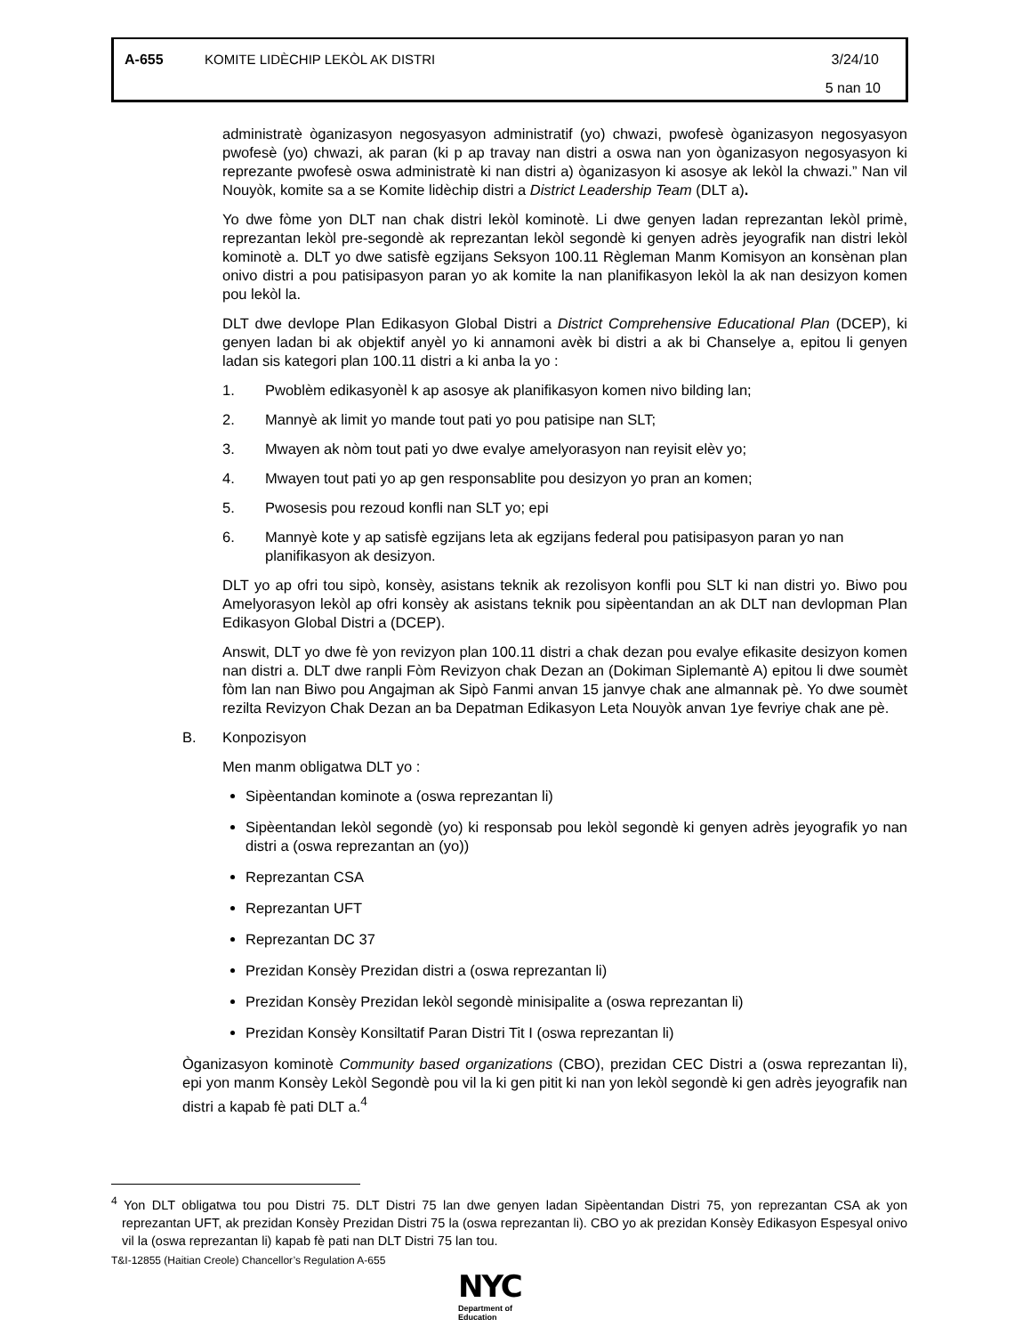A-655 KOMITE LIDÈCHIP LEKÒL AK DISTRI 3/24/10
5 nan 10
administratè òganizasyon negosyasyon administratif (yo) chwazi, pwofesè òganizasyon negosyasyon pwofesè (yo) chwazi, ak paran (ki p ap travay nan distri a oswa nan yon òganizasyon negosyasyon ki reprezante pwofesè oswa administratè ki nan distri a) òganizasyon ki asosye ak lekòl la chwazi.” Nan vil Nouyòk, komite sa a se Komite lidèchip distri a District Leadership Team (DLT a).
Yo dwe fòme yon DLT nan chak distri lekòl kominotè. Li dwe genyen ladan reprezantan lekòl primè, reprezantan lekòl pre-segondè ak reprezantan lekòl segondè ki genyen adrès jeyografik nan distri lekòl kominotè a. DLT yo dwe satisfè egzijans Seksyon 100.11 Règleman Manm Komisyon an konsènan plan onivo distri a pou patisipasyon paran yo ak komite la nan planifikasyon lekòl la ak nan desizyon komen pou lekòl la.
DLT dwe devlope Plan Edikasyon Global Distri a District Comprehensive Educational Plan (DCEP), ki genyen ladan bi ak objektif anyèl yo ki annamoni avèk bi distri a ak bi Chanselye a, epitou li genyen ladan sis kategori plan 100.11 distri a ki anba la yo :
1. Pwoblèm edikasyonèl k ap asosye ak planifikasyon komen nivo bilding lan;
2. Mannyè ak limit yo mande tout pati yo pou patisipe nan SLT;
3. Mwayen ak nòm tout pati yo dwe evalye amelyorasyon nan reyisit elèv yo;
4. Mwayen tout pati yo ap gen responsablite pou desizyon yo pran an komen;
5. Pwosesis pou rezoud konfli nan SLT yo; epi
6. Mannyè kote y ap satisfè egzijans leta ak egzijans federal pou patisipasyon paran yo nan planifikasyon ak desizyon.
DLT yo ap ofri tou sipò, konsèy, asistans teknik ak rezolisyon konfli pou SLT ki nan distri yo. Biwo pou Amelyorasyon lekòl ap ofri konsèy ak asistans teknik pou sipèentandan an ak DLT nan devlopman Plan Edikasyon Global Distri a (DCEP).
Answit, DLT yo dwe fè yon revizyon plan 100.11 distri a chak dezan pou evalye efikasite desizyon komen nan distri a. DLT dwe ranpli Fòm Revizyon chak Dezan an (Dokiman Siplemantè A) epitou li dwe soumèt fòm lan nan Biwo pou Angajman ak Sipò Fanmi anvan 15 janvye chak ane almannak pè. Yo dwe soumèt rezilta Revizyon Chak Dezan an ba Depatman Edikasyon Leta Nouyòk anvan 1ye fevriye chak ane pè.
B. Konpozisyon
Men manm obligatwa DLT yo :
Sipèentandan kominote a (oswa reprezantan li)
Sipèentandan lekòl segondè (yo) ki responsab pou lekòl segondè ki genyen adrès jeyografik yo nan distri a (oswa reprezantan an (yo))
Reprezantan CSA
Reprezantan UFT
Reprezantan DC 37
Prezidan Konsèy Prezidan distri a (oswa reprezantan li)
Prezidan Konsèy Prezidan lekòl segondè minisipalite a (oswa reprezantan li)
Prezidan Konsèy Konsiltatif Paran Distri Tit I (oswa reprezantan li)
Òganizasyon kominotè Community based organizations (CBO), prezidan CEC Distri a (oswa reprezantan li), epi yon manm Konsèy Lekòl Segondè pou vil la ki gen pitit ki nan yon lekòl segondè ki gen adrès jeyografik nan distri a kapab fè pati DLT a.<sup>4</sup>
<sup>4</sup> Yon DLT obligatwa tou pou Distri 75. DLT Distri 75 lan dwe genyen ladan Sipèentandan Distri 75, yon reprezantan CSA ak yon reprezantan UFT, ak prezidan Konsèy Prezidan Distri 75 la (oswa reprezantan li). CBO yo ak prezidan Konsèy Edikasyon Espesyal onivo vil la (oswa reprezantan li) kapab fè pati nan DLT Distri 75 lan tou.
T&I-12855 (Haitian Creole) Chancellor’s Regulation A-655
NYC
Department of
Education